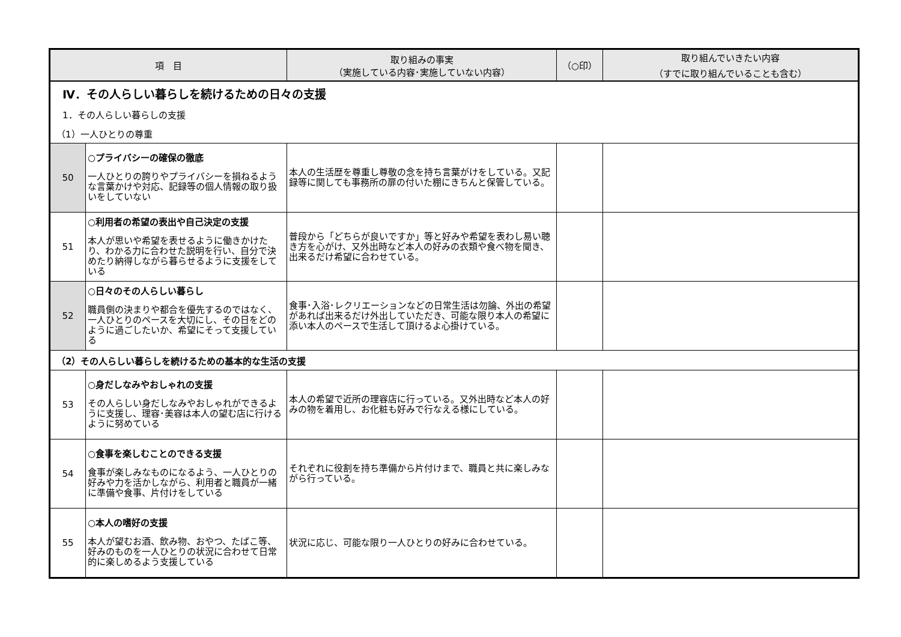| 項 目 | | 取り組みの事実 （実施している内容･実施していない内容） | （○印） | 取り組んでいきたい内容 （すでに取り組んでいることも含む） |
| --- | --- | --- | --- | --- |
| Ⅳ．その人らしい暮らしを続けるための日々の支援 | | | | |
| 1．その人らしい暮らしの支援 | | | | |
| （1）一人ひとりの尊重 | | | | |
| 50 | ○プライバシーの確保の徹底 一人ひとりの誇りやプライバシーを損ねるような言葉かけや対応、記録等の個人情報の取り扱いをしていない | 本人の生活歴を尊重し尊敬の念を持ち言葉がけをしている。又記録等に関しても事務所の扉の付いた棚にきちんと保管している。 | | |
| 51 | ○利用者の希望の表出や自己決定の支援 本人が思いや希望を表せるように働きかけたり、わかる力に合わせた説明を行い、自分で決めたり納得しながら暮らせるように支援をしている | 普段から「どちらが良いですか」等と好みや希望を表わし易い聴き方を心がけ、又外出時など本人の好みの衣類や食べ物を聞き、出来るだけ希望に合わせている。 | | |
| 52 | ○日々のその人らしい暮らし 職員側の決まりや都合を優先するのではなく、一人ひとりのペースを大切にし、その日をどのように過ごしたいか、希望にそって支援している | 食事･入浴･レクリエーションなどの日常生活は勿論、外出の希望があれば出来るだけ外出していただき、可能な限り本人の希望に添い本人のペースで生活して頂けるよ心掛けている。 | | |
| （2）その人らしい暮らしを続けるための基本的な生活の支援 | | | | |
| 53 | ○身だしなみやおしゃれの支援 その人らしい身だしなみやおしゃれができるように支援し、理容･美容は本人の望む店に行けるように努めている | 本人の希望で近所の理容店に行っている。又外出時など本人の好みの物を着用し、お化粧も好みで行なえる様にしている。 | | |
| 54 | ○食事を楽しむことのできる支援 食事が楽しみなものになるよう、一人ひとりの好みや力を活かしながら、利用者と職員が一緒に準備や食事、片付けをしている | それぞれに役割を持ち準備から片付けまで、職員と共に楽しみながら行っている。 | | |
| 55 | ○本人の嗜好の支援 本人が望むお酒、飲み物、おやつ、たばこ等、好みのものを一人ひとりの状況に合わせて日常的に楽しめるよう支援している | 状況に応じ、可能な限り一人ひとりの好みに合わせている。 | | |